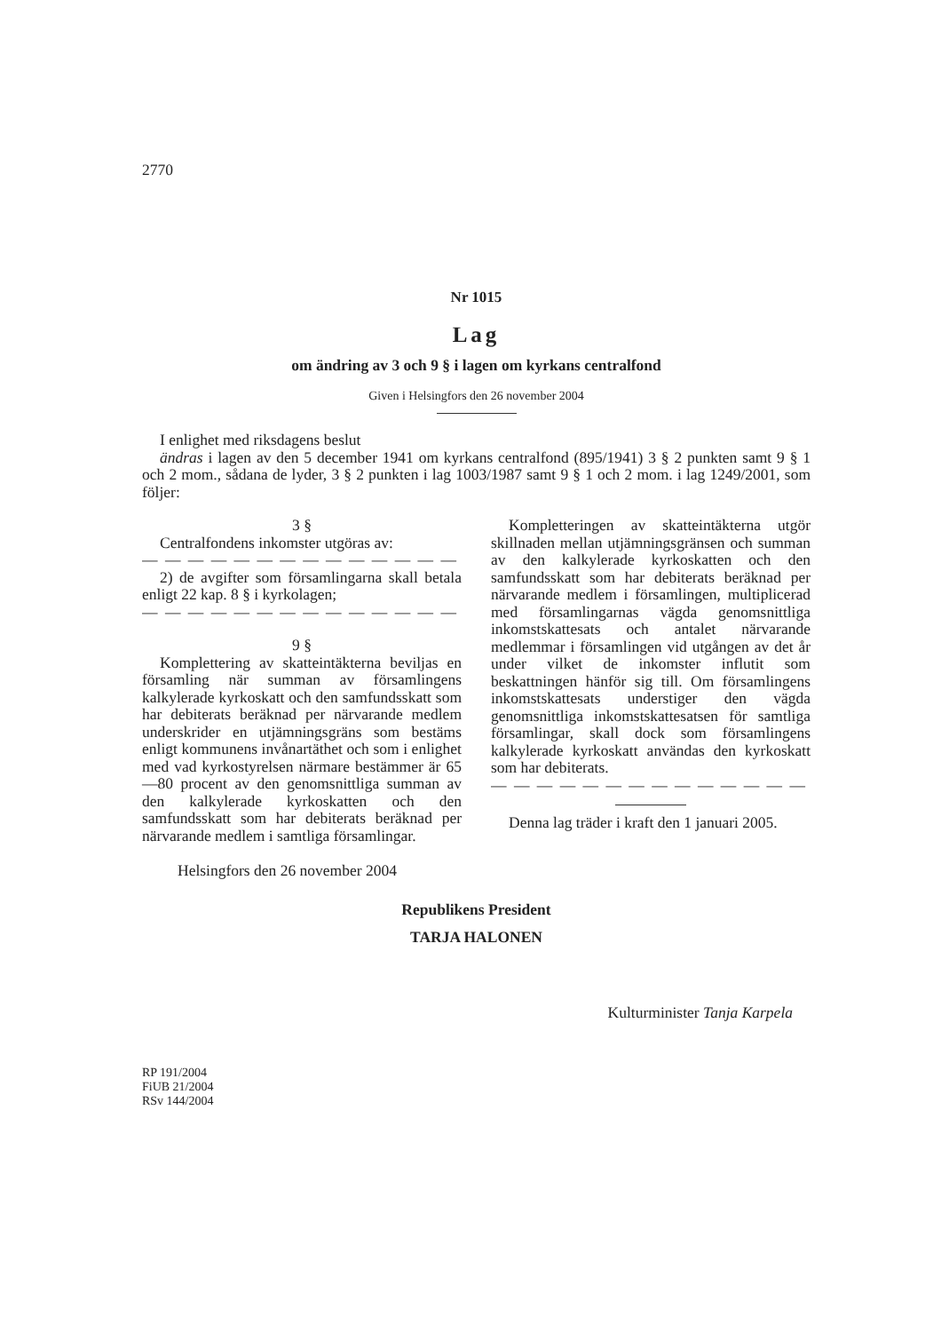2770
Nr 1015
Lag
om ändring av 3 och 9 § i lagen om kyrkans centralfond
Given i Helsingfors den 26 november 2004
I enlighet med riksdagens beslut
ändras i lagen av den 5 december 1941 om kyrkans centralfond (895/1941) 3 § 2 punkten samt 9 § 1 och 2 mom., sådana de lyder, 3 § 2 punkten i lag 1003/1987 samt 9 § 1 och 2 mom. i lag 1249/2001, som följer:
3 §
Centralfondens inkomster utgöras av:
— — — — — — — — — — — — — —
2) de avgifter som församlingarna skall betala enligt 22 kap. 8 § i kyrkolagen;
— — — — — — — — — — — — — —
9 §
Komplettering av skatteintäkterna beviljas en församling när summan av församlingens kalkylerade kyrkoskatt och den samfundsskatt som har debiterats beräknad per närvarande medlem underskrider en utjämningsgräns som bestäms enligt kommunens invånartäthet och som i enlighet med vad kyrkostyrelsen närmare bestämmer är 65—80 procent av den genomsnittliga summan av den kalkylerade kyrkoskatten och den samfundsskatt som har debiterats beräknad per närvarande medlem i samtliga församlingar.
Kompletteringen av skatteintäkterna utgör skillnaden mellan utjämningsgränsen och summan av den kalkylerade kyrkoskatten och den samfundsskatt som har debiterats beräknad per närvarande medlem i församlingen, multiplicerad med församlingarnas vägda genomsnittliga inkomstskattesats och antalet närvarande medlemmar i församlingen vid utgången av det år under vilket de inkomster influtit som beskattningen hänför sig till. Om församlingens inkomstskattesats understiger den vägda genomsnittliga inkomstskattesatsen för samtliga församlingar, skall dock som församlingens kalkylerade kyrkoskatt användas den kyrkoskatt som har debiterats.
— — — — — — — — — — — — — —
Denna lag träder i kraft den 1 januari 2005.
Helsingfors den 26 november 2004
Republikens President
TARJA HALONEN
Kulturminister Tanja Karpela
RP 191/2004
FiUB 21/2004
RSv 144/2004